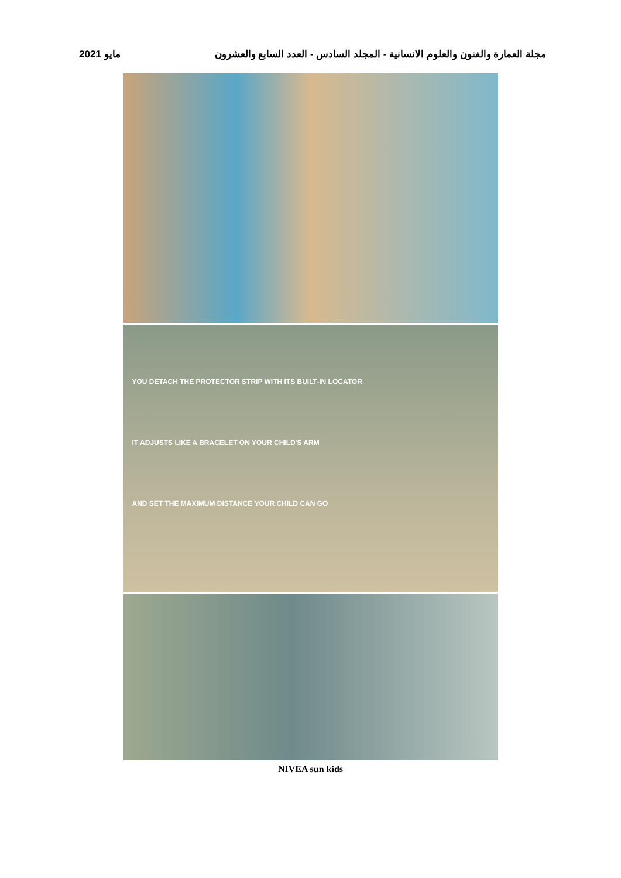2021 مايو مجلة العمارة والفنون والعلوم الانسانية - المجلد السادس - العدد السابع والعشرون
YOU DETACH THE PROTECTOR STRIP WITH ITS BUILT-IN LOCATOR
IT ADJUSTS LIKE A BRACELET ON YOUR CHILD'S ARM
AND SET THE MAXIMUM DISTANCE YOUR CHILD CAN GO
NIVEA sun kids